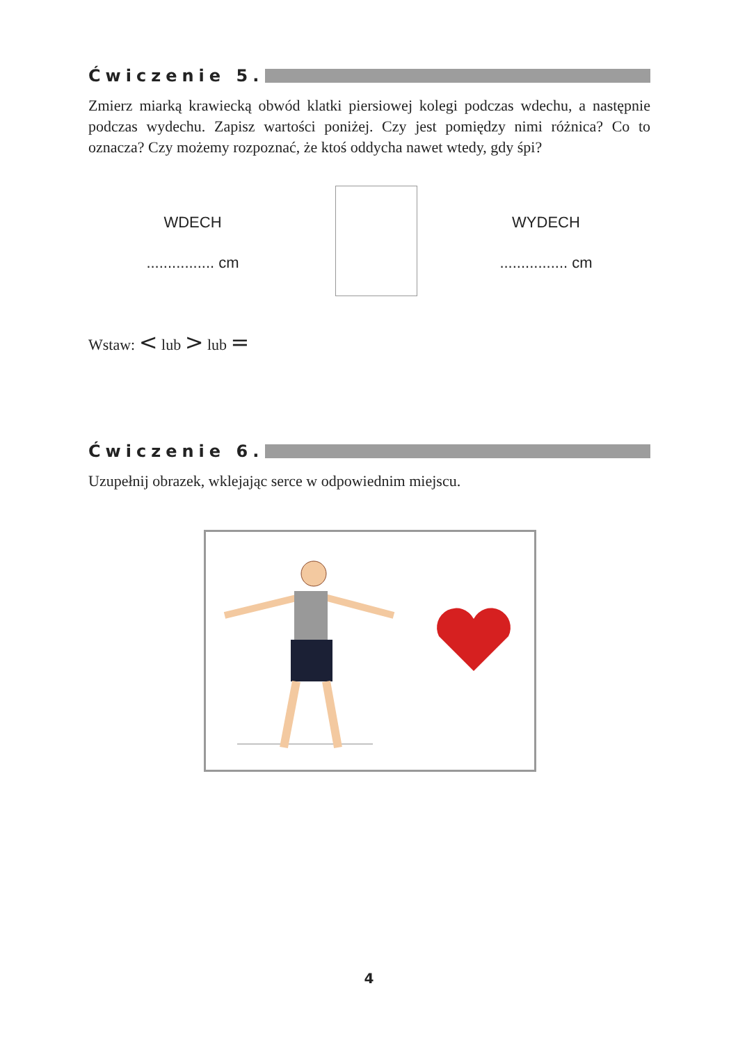Ćwiczenie 5.
Zmierz miarką krawiecką obwód klatki piersiowej kolegi podczas wdechu, a następnie podczas wydechu. Zapisz wartości poniżej. Czy jest pomiędzy nimi różnica? Co to oznacza? Czy możemy rozpoznać, że ktoś oddycha nawet wtedy, gdy śpi?
WDECH
................ cm
WYDECH
................ cm
Wstaw: < lub > lub =
Ćwiczenie 6.
Uzupełnij obrazek, wklejając serce w odpowiednim miejscu.
4